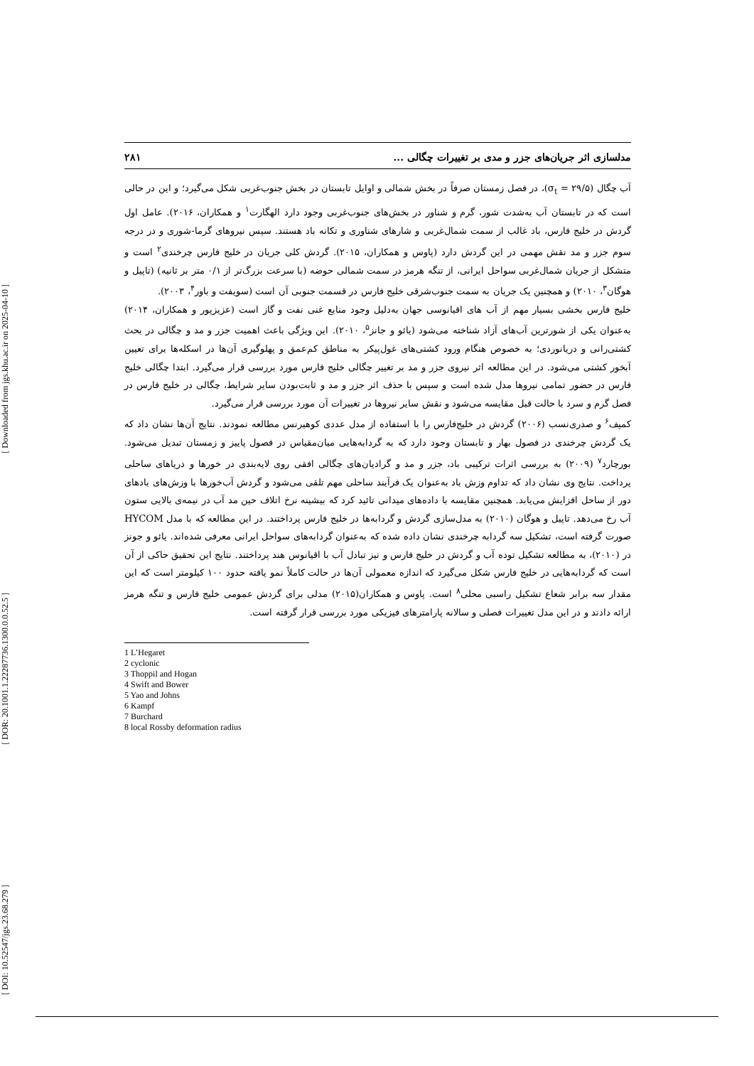[ Downloaded from jgs.khu.ac.ir on 2025-04-10 ]
[ DOR: 20.1001.1.22287736.1300.0.0.52.5 ]
[ DOI: 10.52547/jgs.23.68.279 ]
۲۸۱ مدلسازی اثر جریان‌های جزر و مدی بر تغییرات چگالی ...
آب چگال (σ<sub>t</sub> = ۲۹/۵)، در فصل زمستان صرفاً در بخش شمالی و اوایل تابستان در بخش جنوب‌غربی شکل می‌گیرد؛ و این در حالی است که در تابستان آب به‌شدت شور، گرم و شناور در بخش‌های جنوب‌غربی وجود دارد الهگارت<sup>۱</sup> و همکاران، ۲۰۱۶). عامل اول گردش در خلیج فارس، باد غالب از سمت شمال‌غربی و شارهای شناوری و تکانه باد هستند. سپس نیروهای گرما-شوری و در درجه سوم جزر و مد نقش مهمی در این گردش دارد (پاوس و همکاران، ۲۰۱۵). گردش کلی جریان در خلیج فارس چرخندی<sup>۲</sup> است و متشکل از جریان شمال‌غربی سواحل ایرانی، از تنگه هرمز در سمت شمالی حوضه (با سرعت بزرگ‌تر از ۰/۱ متر بر ثانیه) (تاپیل و هوگان<sup>۳</sup>، ۲۰۱۰) و همچنین یک جریان به سمت جنوب‌شرقی خلیج فارس در قسمت جنوبی آن است (سویفت و باور<sup>۴</sup>، ۲۰۰۳).
خلیج فارس بخشی بسیار مهم از آب های اقیانوسی جهان به‌دلیل وجود منابع غنی نفت و گاز است (عزیزپور و همکاران، ۲۰۱۴) به‌عنوان یکی از شورترین آب‌های آزاد شناخته می‌شود (یائو و جانز<sup>۵</sup>، ۲۰۱۰). این ویژگی باعث اهمیت جزر و مد و چگالی در بحث کشتی‌رانی و دریانوردی؛ به خصوص هنگام ورود کشتی‌های غول‌پیکر به مناطق کم‌عمق و پهلوگیری آن‌ها در اسکله‌ها برای تعیین آبخور کشتی می‌شود. در این مطالعه اثر نیروی جزر و مد بر تغییر چگالی خلیج فارس مورد بررسی قرار می‌گیرد. ابتدا چگالی خلیج فارس در حضور تمامی نیروها مدل شده است و سپس با حذف اثر جزر و مد و ثابت‌بودن سایر شرایط، چگالی در خلیج فارس در فصل گرم و سرد با حالت قبل مقایسه می‌شود و نقش سایر نیروها در تغییرات آن مورد بررسی قرار می‌گیرد.
کمپف<sup>۶</sup> و صدری‌نسب (۲۰۰۶) گردش در خلیج‌فارس را با استفاده از مدل عددی کوهیرنس مطالعه نمودند. نتایج آن‌ها نشان داد که یک گردش چرخندی در فصول بهار و تابستان وجود دارد که به گردابه‌هایی میان‌مقیاس در فصول پاییز و زمستان تبدیل می‌شود. بورچارد<sup>۷</sup> (۲۰۰۹) به بررسی اثرات ترکیبی باد، جزر و مد و گرادیان‌های چگالی افقی روی لایه‌بندی در خورها و دریاهای ساحلی پرداخت. نتایج وی نشان داد که تداوم وزش باد به‌عنوان یک فرآیند ساحلی مهم تلقی می‌شود و گردش آب‌خورها با وزش‌های بادهای دور از ساحل افزایش می‌یابد. همچنین مقایسه با داده‌های میدانی تائید کرد که بیشینه نرخ اتلاف حین مد آب در نیمه‌ی بالایی ستون آب رخ می‌دهد. تاپیل و هوگان (۲۰۱۰) به مدل‌سازی گردش و گردابه‌ها در خلیج فارس پرداختند. در این مطالعه که با مدل HYCOM صورت گرفته است، تشکیل سه گردابه چرخندی نشان داده شده که به‌عنوان گردابه‌های سواحل ایرانی معرفی شده‌اند. یائو و جونز در (۲۰۱۰)، به مطالعه تشکیل توده آب و گردش در خلیج فارس و نیز تبادل آب با اقیانوس هند پرداختند. نتایج این تحقیق حاکی از آن است که گردابه‌هایی در خلیج فارس شکل می‌گیرد که اندازه معمولی آن‌ها در حالت کاملاً نمو یافته حدود ۱۰۰ کیلومتر است که این مقدار سه برابر شعاع تشکیل راسبی محلی<sup>۸</sup> است. پاوس و همکاران(۲۰۱۵) مدلی برای گردش عمومی خلیج فارس و تنگه هرمز ارائه دادند و در این مدل تغییرات فصلی و سالانه پارامترهای فیزیکی مورد بررسی قرار گرفته است.
1 L’Hegaret
2 cyclonic
3 Thoppil and Hogan
4 Swift and Bower
5 Yao and Johns
6 Kampf
7 Burchard
8 local Rossby deformation radius